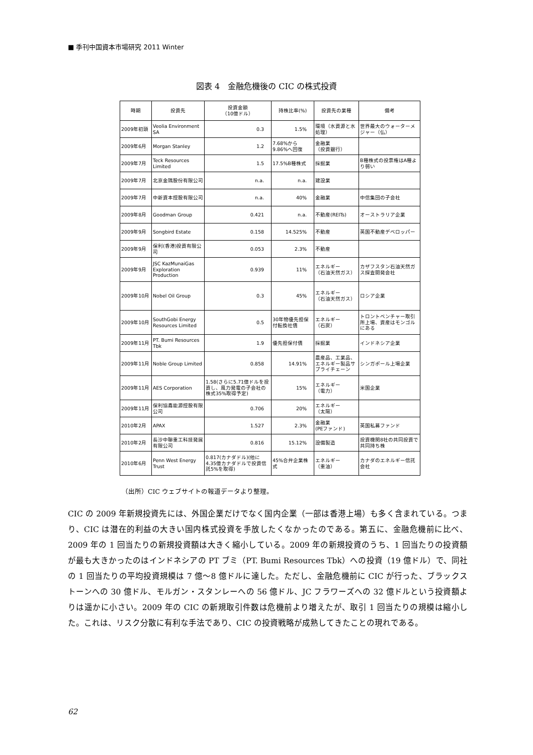■ 季刊中国資本市場研究 2011 Winter
図表 4　金融危機後の CIC の株式投資
| 時期 | 投資先 | 投資金額 （10億ドル） | 持株比率(%) | 投資先の業種 | 備考 |
| --- | --- | --- | --- | --- | --- |
| 2009年初頭 | Veolia Environment SA | 0.3 | 1.5% | 環境（水資源と水処理） | 世界最大のウォーターメジャー（仏） |
| 2009年6月 | Morgan Stanley | 1.2 | 7.68%から9.86%へ回復 | 金融業 （投資銀行） | |
| 2009年7月 | Teck Resources Limited | 1.5 | 17.5%B種株式 | 採掘業 | B種株式の投票権はA種より弱い |
| 2009年7月 | 北京金隅股份有限公司 | n.a. | n.a. | 建設業 | |
| 2009年7月 | 中新資本控股有限公司 | n.a. | 40% | 金融業 | 中信集団の子会社 |
| 2009年8月 | Goodman Group | 0.421 | n.a. | 不動産(REITs) | オーストラリア企業 |
| 2009年9月 | Songbird Estate | 0.158 | 14.525% | 不動産 | 英国不動産デベロッパー |
| 2009年9月 | 保利(香港)投資有限公司 | 0.053 | 2.3% | 不動産 | |
| 2009年9月 | JSC KazMunaiGas Exploration Production | 0.939 | 11% | エネルギー （石油天然ガス） | カザフスタン石油天然ガス探査開発会社 |
| 2009年10月 | Nobel Oil Group | 0.3 | 45% | エネルギー （石油天然ガス） | ロシア企業 |
| 2009年10月 | SouthGobi Energy Resources Limited | 0.5 | 30年物優先担保付転換社債 | エネルギー （石炭） | トロントベンチャー取引所上場、資産はモンゴルにある |
| 2009年11月 | PT. Bumi Resources Tbk | 1.9 | 優先担保付債 | 採掘業 | インドネシア企業 |
| 2009年11月 | Noble Group Limited | 0.858 | 14.91% | 農産品、工業品、エネルギー製品サプライチェーン | シンガポール上場企業 |
| 2009年11月 | AES Corporation | 1.58(さらに5.71億ドルを投資し、風力発電の子会社の株式35%取得予定) | 15% | エネルギー （電力） | 米国企業 |
| 2009年11月 | 保利協鑫能源控股有限公司 | 0.706 | 20% | エネルギー （太陽） | |
| 2010年2月 | APAX | 1.527 | 2.3% | 金融業 (PEファンド) | 英国私募ファンド |
| 2010年2月 | 長沙中聯重工科技発展有限公司 | 0.816 | 15.12% | 設備製造 | 投資機関8社の共同投資で共同持ち株 |
| 2010年6月 | Penn West Energy Trust | 0.817(カナダドル)(他に4.35億カナダドルで投資信託5%を取得) | 45%合弁企業株式 | エネルギー （重油） | カナダのエネルギー信託会社 |
（出所）CIC ウェブサイトの報道データより整理。
CIC の 2009 年新規投資先には、外国企業だけでなく国内企業（一部は香港上場）も多く含まれている。つまり、CIC は潜在的利益の大きい国内株式投資を手放したくなかったのである。第五に、金融危機前に比べ、2009 年の 1 回当たりの新規投資額は大きく縮小している。2009 年の新規投資のうち、1 回当たりの投資額が最も大きかったのはインドネシアの PT ブミ（PT. Bumi Resources Tbk）への投資（19 億ドル）で、同社の 1 回当たりの平均投資規模は 7 億～8 億ドルに達した。ただし、金融危機前に CIC が行った、ブラックストーンへの 30 億ドル、モルガン・スタンレーへの 56 億ドル、JC フラワーズへの 32 億ドルという投資額よりは遥かに小さい。2009 年の CIC の新規取引件数は危機前より増えたが、取引 1 回当たりの規模は縮小した。これは、リスク分散に有利な手法であり、CIC の投資戦略が成熟してきたことの現れである。
62